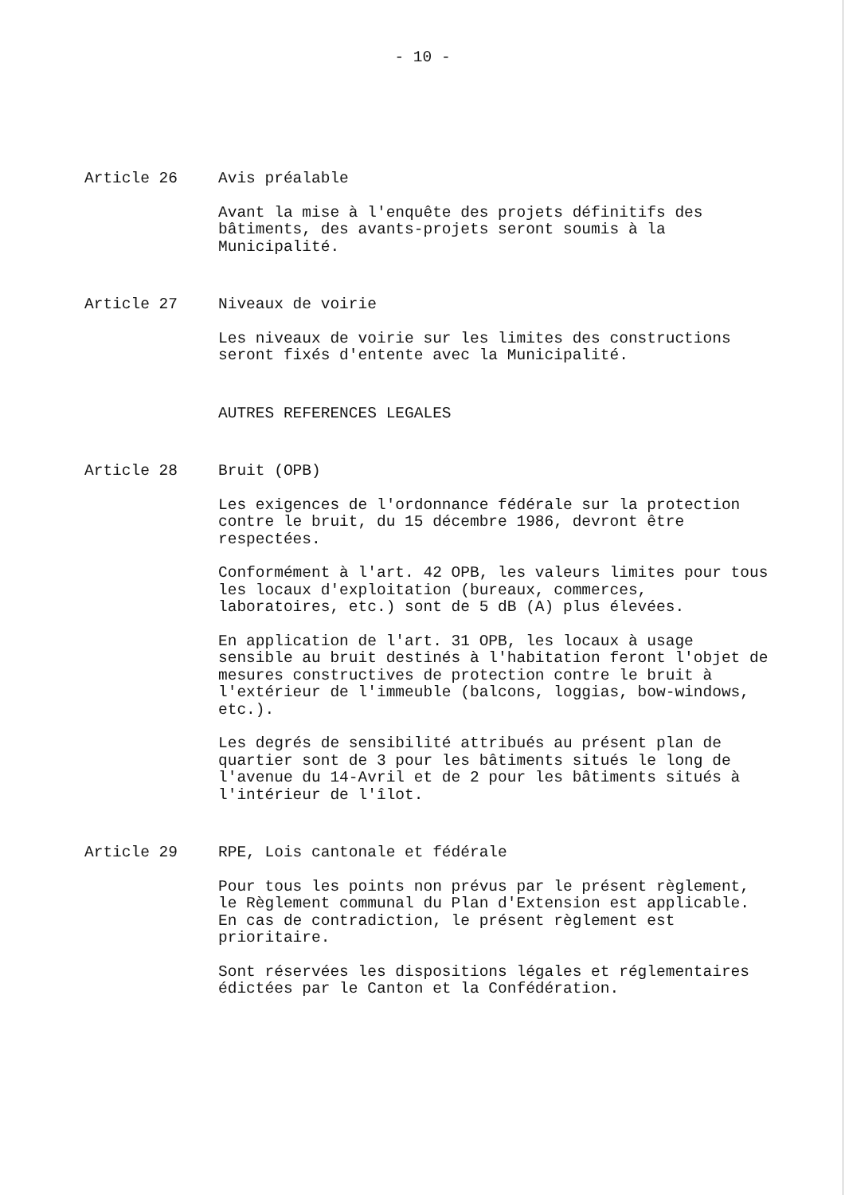- 10 -
Article 26 Avis préalable
Avant la mise à l'enquête des projets définitifs des bâtiments, des avants-projets seront soumis à la Municipalité.
Article 27 Niveaux de voirie
Les niveaux de voirie sur les limites des constructions seront fixés d'entente avec la Municipalité.
AUTRES REFERENCES LEGALES
Article 28 Bruit (OPB)
Les exigences de l'ordonnance fédérale sur la protection contre le bruit, du 15 décembre 1986, devront être respectées.
Conformément à l'art. 42 OPB, les valeurs limites pour tous les locaux d'exploitation (bureaux, commerces, laboratoires, etc.) sont de 5 dB (A) plus élevées.
En application de l'art. 31 OPB, les locaux à usage sensible au bruit destinés à l'habitation feront l'objet de mesures constructives de protection contre le bruit à l'extérieur de l'immeuble (balcons, loggias, bow-windows, etc.).
Les degrés de sensibilité attribués au présent plan de quartier sont de 3 pour les bâtiments situés le long de l'avenue du 14-Avril et de 2 pour les bâtiments situés à l'intérieur de l'îlot.
Article 29 RPE, Lois cantonale et fédérale
Pour tous les points non prévus par le présent règlement, le Règlement communal du Plan d'Extension est applicable. En cas de contradiction, le présent règlement est prioritaire.
Sont réservées les dispositions légales et réglementaires édictées par le Canton et la Confédération.